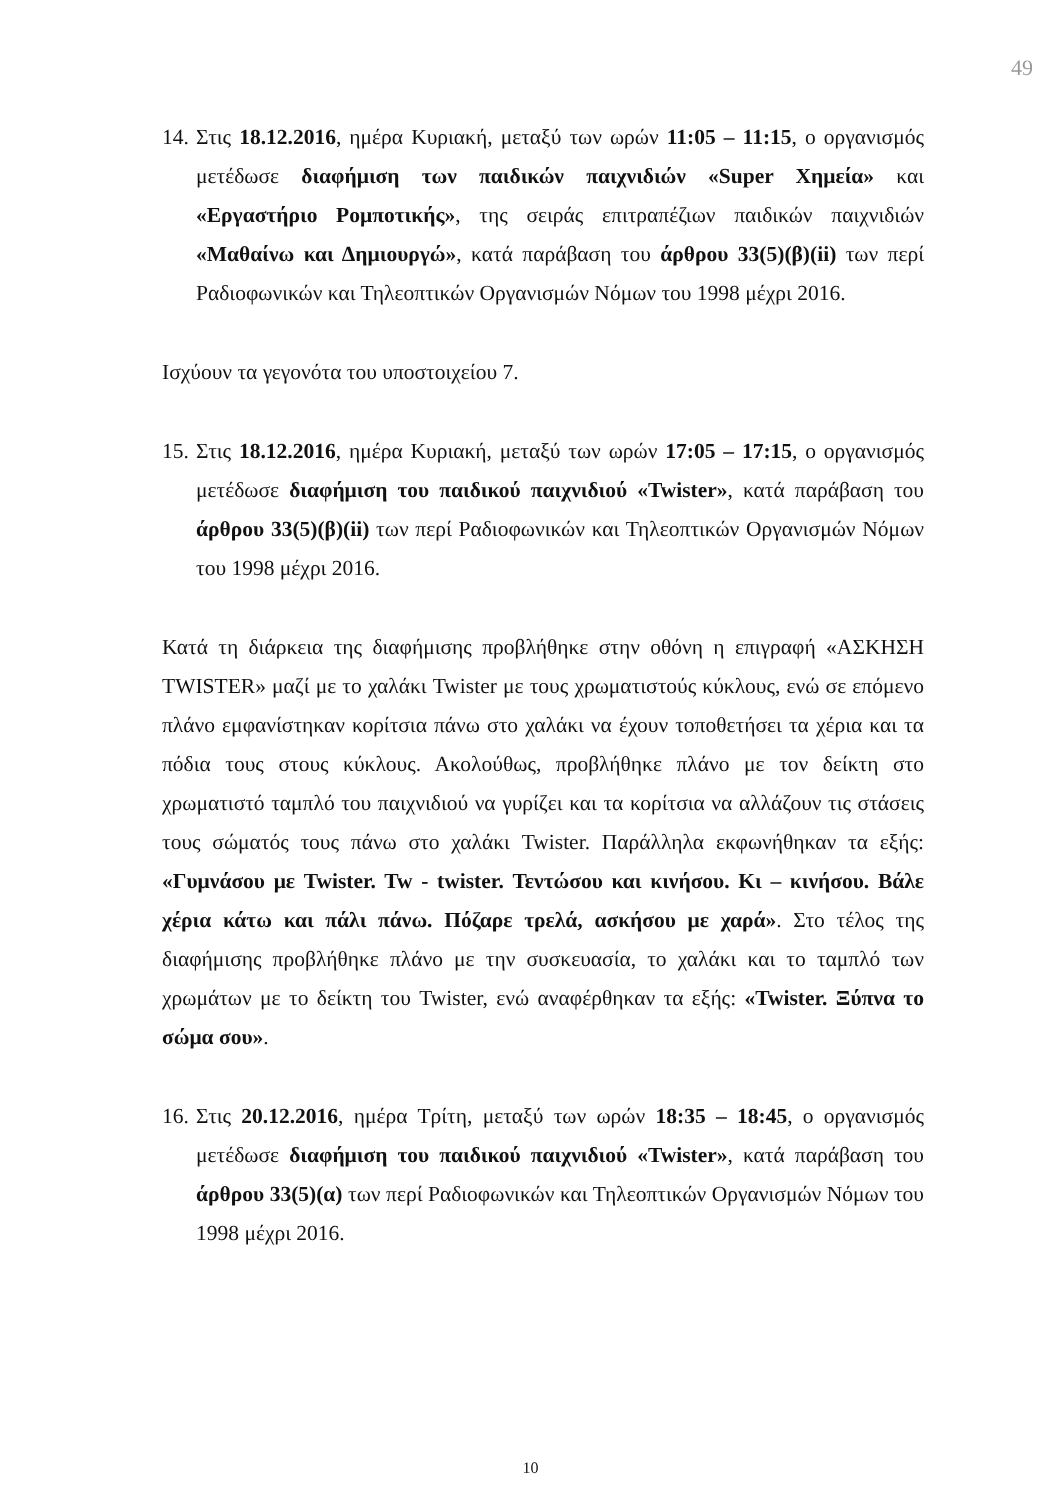49
14. Στις 18.12.2016, ημέρα Κυριακή, μεταξύ των ωρών 11:05 – 11:15, ο οργανισμός μετέδωσε διαφήμιση των παιδικών παιχνιδιών «Super Χημεία» και «Εργαστήριο Ρομποτικής», της σειράς επιτραπέζιων παιδικών παιχνιδιών «Μαθαίνω και Δημιουργώ», κατά παράβαση του άρθρου 33(5)(β)(ii) των περί Ραδιοφωνικών και Τηλεοπτικών Οργανισμών Νόμων του 1998 μέχρι 2016.
Ισχύουν τα γεγονότα του υποστοιχείου 7.
15. Στις 18.12.2016, ημέρα Κυριακή, μεταξύ των ωρών 17:05 – 17:15, ο οργανισμός μετέδωσε διαφήμιση του παιδικού παιχνιδιού «Twister», κατά παράβαση του άρθρου 33(5)(β)(ii) των περί Ραδιοφωνικών και Τηλεοπτικών Οργανισμών Νόμων του 1998 μέχρι 2016.
Κατά τη διάρκεια της διαφήμισης προβλήθηκε στην οθόνη η επιγραφή «ΑΣΚΗΣΗ TWISTER» μαζί με το χαλάκι Twister με τους χρωματιστούς κύκλους, ενώ σε επόμενο πλάνο εμφανίστηκαν κορίτσια πάνω στο χαλάκι να έχουν τοποθετήσει τα χέρια και τα πόδια τους στους κύκλους. Ακολούθως, προβλήθηκε πλάνο με τον δείκτη στο χρωματιστό ταμπλό του παιχνιδιού να γυρίζει και τα κορίτσια να αλλάζουν τις στάσεις τους σώματός τους πάνω στο χαλάκι Twister. Παράλληλα εκφωνήθηκαν τα εξής: «Γυμνάσου με Twister. Tw - twister. Τεντώσου και κινήσου. Κι – κινήσου. Βάλε χέρια κάτω και πάλι πάνω. Πόζαρε τρελά, ασκήσου με χαρά». Στο τέλος της διαφήμισης προβλήθηκε πλάνο με την συσκευασία, το χαλάκι και το ταμπλό των χρωμάτων με το δείκτη του Twister, ενώ αναφέρθηκαν τα εξής: «Twister. Ξύπνα το σώμα σου».
16. Στις 20.12.2016, ημέρα Τρίτη, μεταξύ των ωρών 18:35 – 18:45, ο οργανισμός μετέδωσε διαφήμιση του παιδικού παιχνιδιού «Twister», κατά παράβαση του άρθρου 33(5)(α) των περί Ραδιοφωνικών και Τηλεοπτικών Οργανισμών Νόμων του 1998 μέχρι 2016.
10